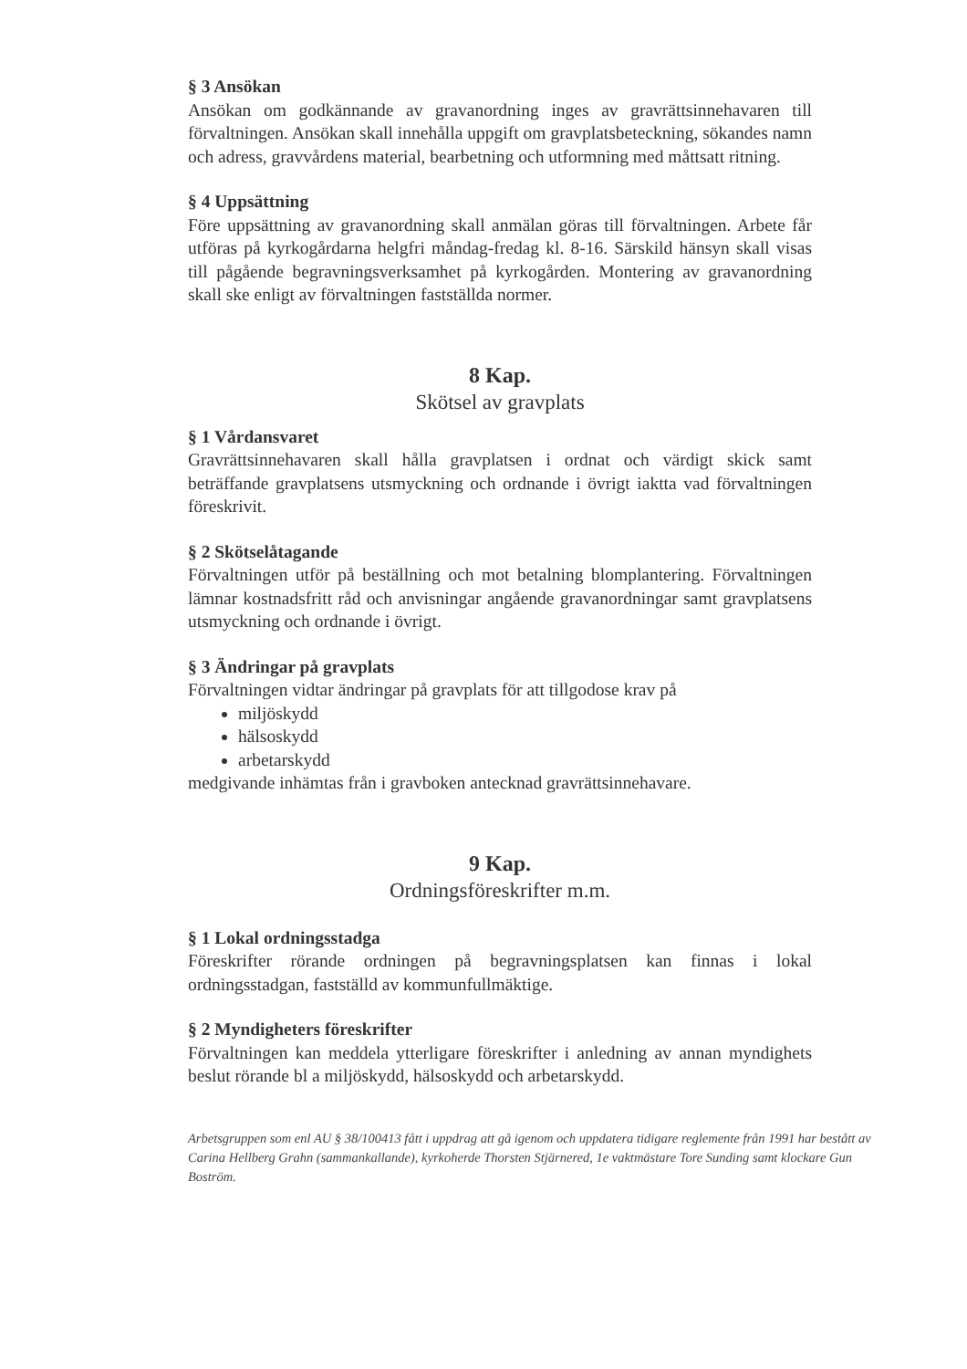§ 3 Ansökan
Ansökan om godkännande av gravanordning inges av gravrättsinnehavaren till förvaltningen. Ansökan skall innehålla uppgift om gravplatsbeteckning, sökandes namn och adress, gravvårdens material, bearbetning och utformning med måttsatt ritning.
§ 4 Uppsättning
Före uppsättning av gravanordning skall anmälan göras till förvaltningen. Arbete får utföras på kyrkogårdarna helgfri måndag-fredag kl. 8-16. Särskild hänsyn skall visas till pågående begravningsverksamhet på kyrkogården. Montering av gravanordning skall ske enligt av förvaltningen fastställda normer.
8 Kap.
Skötsel av gravplats
§ 1 Vårdansvaret
Gravrättsinnehavaren skall hålla gravplatsen i ordnat och värdigt skick samt beträffande gravplatsens utsmyckning och ordnande i övrigt iaktta vad förvaltningen föreskrivit.
§ 2 Skötselåtagande
Förvaltningen utför på beställning och mot betalning blomplantering. Förvaltningen lämnar kostnadsfritt råd och anvisningar angående gravanordningar samt gravplatsens utsmyckning och ordnande i övrigt.
§ 3 Ändringar på gravplats
Förvaltningen vidtar ändringar på gravplats för att tillgodose krav på
miljöskydd
hälsoskydd
arbetarskydd
medgivande inhämtas från i gravboken antecknad gravrättsinnehavare.
9 Kap.
Ordningsföreskrifter m.m.
§ 1 Lokal ordningsstadga
Föreskrifter rörande ordningen på begravningsplatsen kan finnas i lokal ordningsstadgan, fastställd av kommunfullmäktige.
§ 2 Myndigheters föreskrifter
Förvaltningen kan meddela ytterligare föreskrifter i anledning av annan myndighets beslut rörande bl a miljöskydd, hälsoskydd och arbetarskydd.
Arbetsgruppen som enl AU § 38/100413 fått i uppdrag att gå igenom och uppdatera tidigare reglemente från 1991 har bestått av Carina Hellberg Grahn (sammankallande), kyrkoherde Thorsten Stjärnered, 1e vaktmästare Tore Sunding samt klockare Gun Boström.